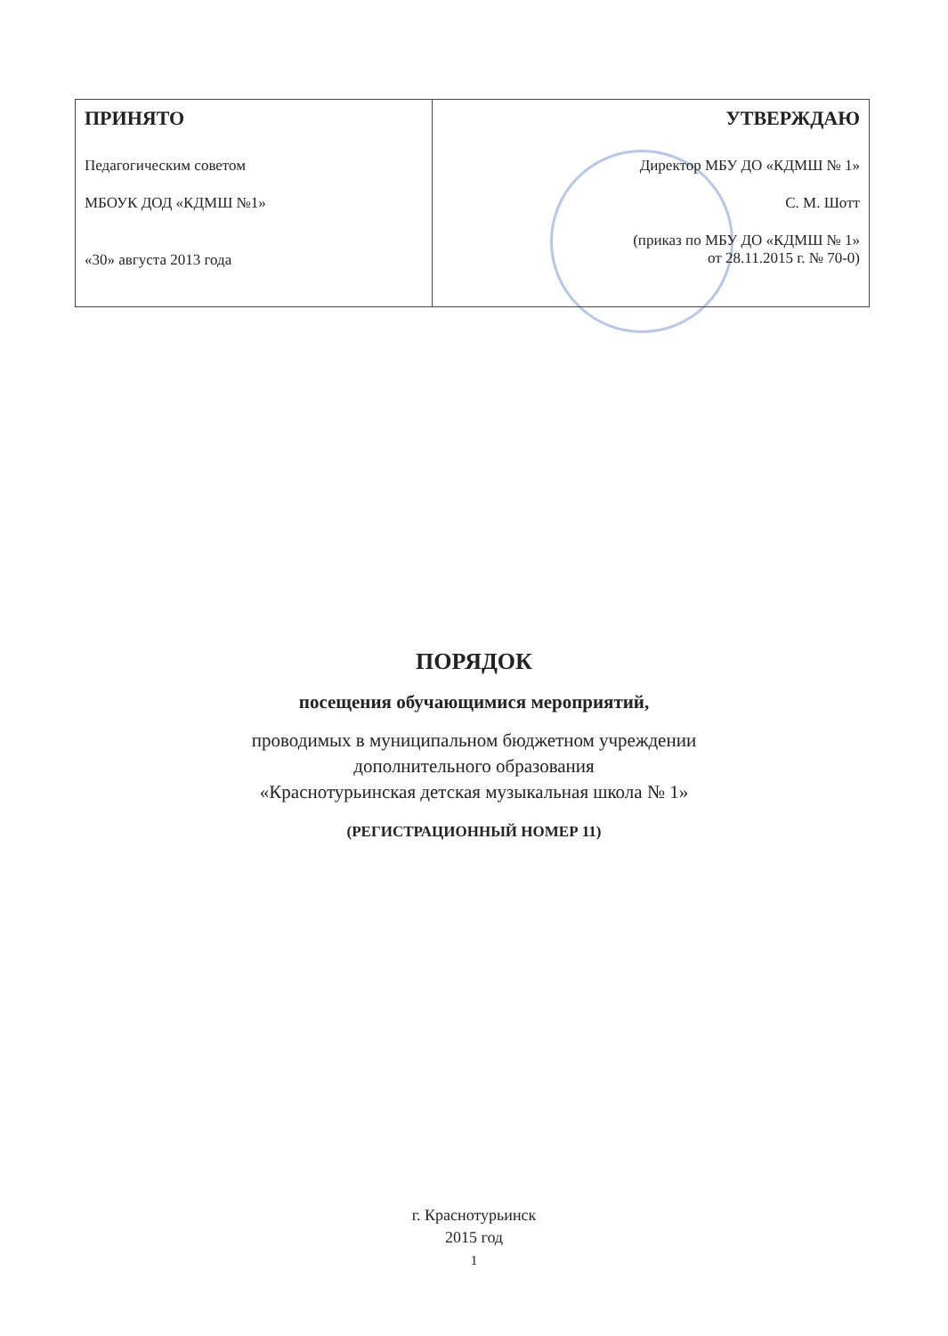| ПРИНЯТО Педагогическим советом МБОУК ДОД «КДМШ №1» «30» августа 2013 года | УТВЕРЖДАЮ Директор МБУ ДО «КДМШ № 1» С. М. Шотт (приказ по МБУ ДО «КДМШ № 1» от 28.11.2015 г. № 70-0) |
ПОРЯДОК
посещения обучающимися мероприятий,
проводимых в муниципальном бюджетном учреждении
дополнительного образования
«Краснотурьинская детская музыкальная школа № 1»
(РЕГИСТРАЦИОННЫЙ НОМЕР 11)
г. Краснотурьинск
2015 год
1